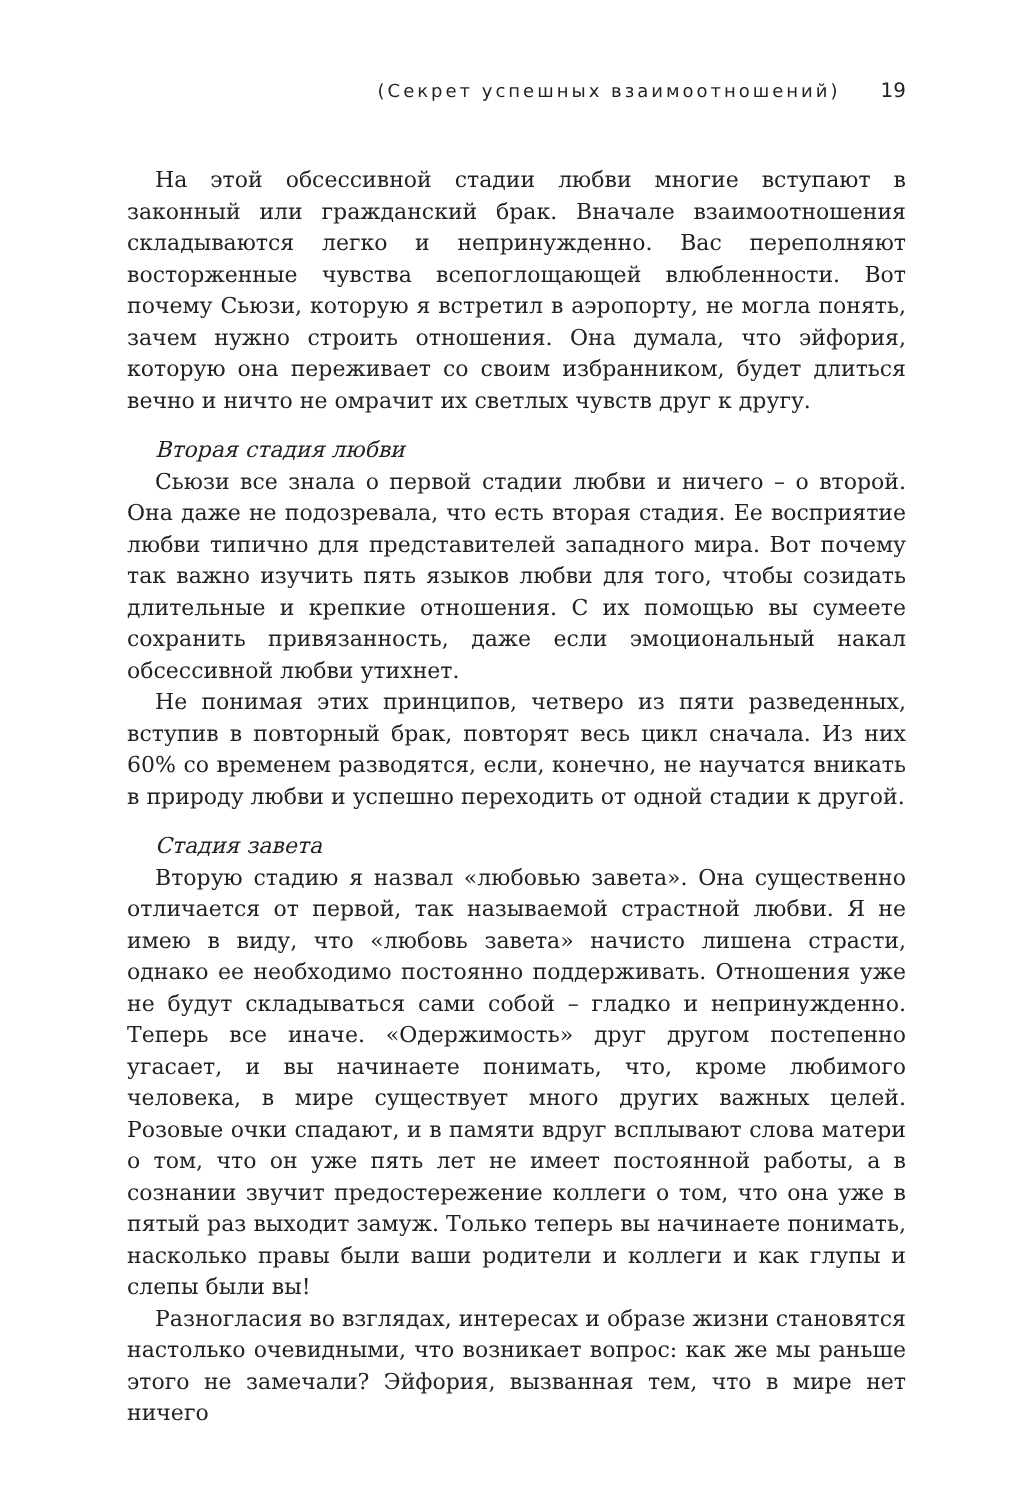(Секрет успешных взаимоотношений) 19
На этой обсессивной стадии любви многие вступают в законный или гражданский брак. Вначале взаимоотношения складываются легко и непринужденно. Вас переполняют восторженные чувства всепоглощающей влюбленности. Вот почему Сьюзи, которую я встретил в аэропорту, не могла понять, зачем нужно строить отношения. Она думала, что эйфория, которую она переживает со своим избранником, будет длиться вечно и ничто не омрачит их светлых чувств друг к другу.
Вторая стадия любви
Сьюзи все знала о первой стадии любви и ничего – о второй. Она даже не подозревала, что есть вторая стадия. Ее восприятие любви типично для представителей западного мира. Вот почему так важно изучить пять языков любви для того, чтобы созидать длительные и крепкие отношения. С их помощью вы сумеете сохранить привязанность, даже если эмоциональный накал обсессивной любви утихнет.
Не понимая этих принципов, четверо из пяти разведенных, вступив в повторный брак, повторят весь цикл сначала. Из них 60% со временем разводятся, если, конечно, не научатся вникать в природу любви и успешно переходить от одной стадии к другой.
Стадия завета
Вторую стадию я назвал «любовью завета». Она существенно отличается от первой, так называемой страстной любви. Я не имею в виду, что «любовь завета» начисто лишена страсти, однако ее необходимо постоянно поддерживать. Отношения уже не будут складываться сами собой – гладко и непринужденно. Теперь все иначе. «Одержимость» друг другом постепенно угасает, и вы начинаете понимать, что, кроме любимого человека, в мире существует много других важных целей. Розовые очки спадают, и в памяти вдруг всплывают слова матери о том, что он уже пять лет не имеет постоянной работы, а в сознании звучит предостережение коллеги о том, что она уже в пятый раз выходит замуж. Только теперь вы начинаете понимать, насколько правы были ваши родители и коллеги и как глупы и слепы были вы!
Разногласия во взглядах, интересах и образе жизни становятся настолько очевидными, что возникает вопрос: как же мы раньше этого не замечали? Эйфория, вызванная тем, что в мире нет ничего